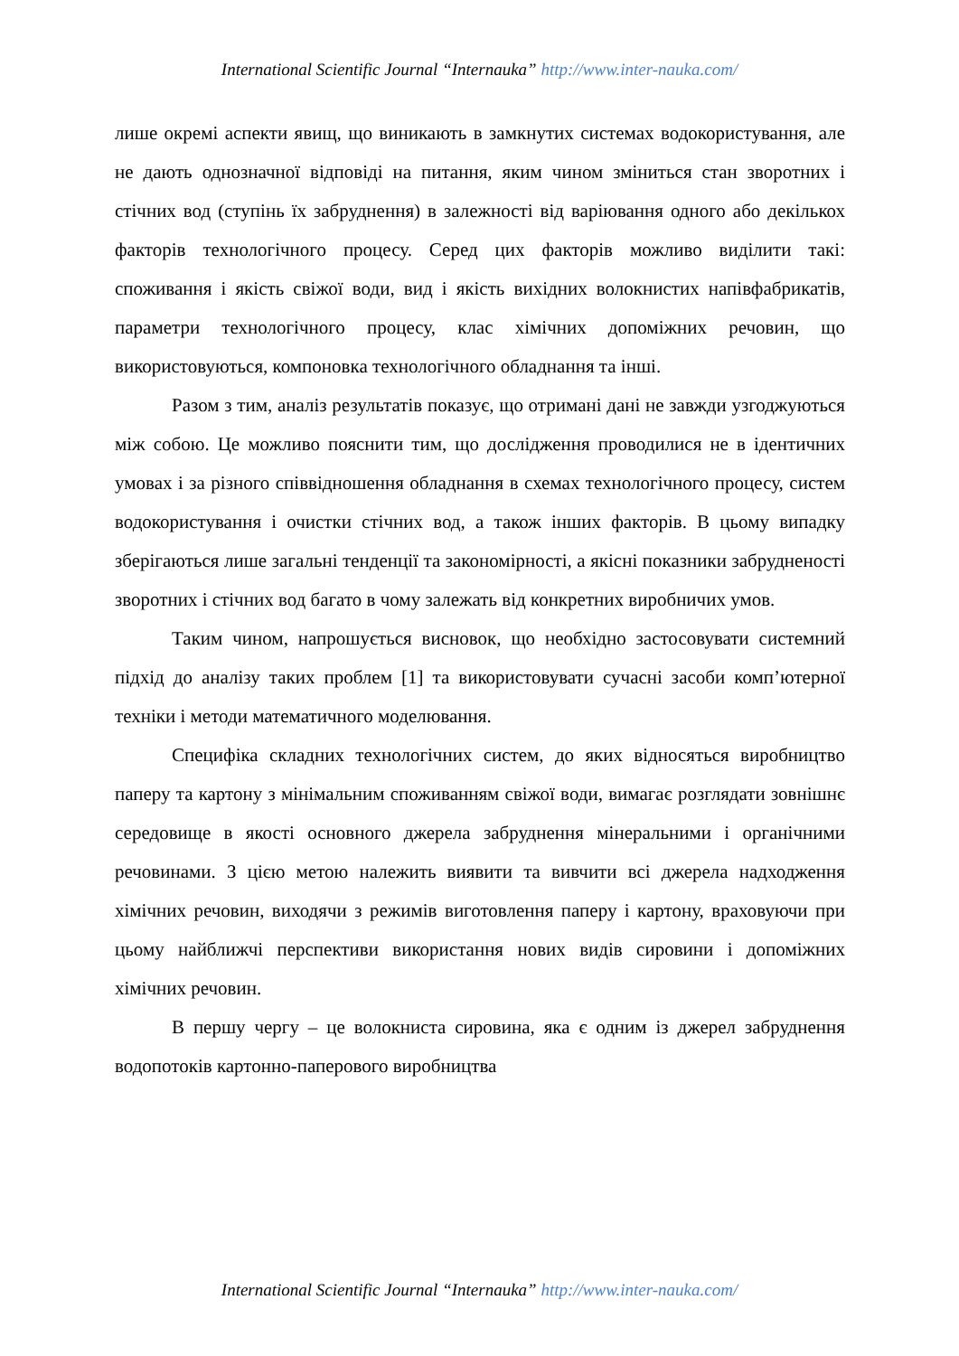International Scientific Journal “Internauka” http://www.inter-nauka.com/
лише окремі аспекти явищ, що виникають в замкнутих системах водокористування, але не дають однозначної відповіді на питання, яким чином зміниться стан зворотних і стічних вод (ступінь їх забруднення) в залежності від варіювання одного або декількох факторів технологічного процесу. Серед цих факторів можливо виділити такі: споживання і якість свіжої води, вид і якість вихідних волокнистих напівфабрикатів, параметри технологічного процесу, клас хімічних допоміжних речовин, що використовуються, компоновка технологічного обладнання та інші.
Разом з тим, аналіз результатів показує, що отримані дані не завжди узгоджуються між собою. Це можливо пояснити тим, що дослідження проводилися не в ідентичних умовах і за різного співвідношення обладнання в схемах технологічного процесу, систем водокористування і очистки стічних вод, а також інших факторів. В цьому випадку зберігаються лише загальні тенденції та закономірності, а якісні показники забрудненості зворотних і стічних вод багато в чому залежать від конкретних виробничих умов.
Таким чином, напрошується висновок, що необхідно застосовувати системний підхід до аналізу таких проблем [1] та використовувати сучасні засоби комп’ютерної техніки і методи математичного моделювання.
Специфіка складних технологічних систем, до яких відносяться виробництво паперу та картону з мінімальним споживанням свіжої води, вимагає розглядати зовнішнє середовище в якості основного джерела забруднення мінеральними і органічними речовинами. З цією метою належить виявити та вивчити всі джерела надходження хімічних речовин, виходячи з режимів виготовлення паперу і картону, враховуючи при цьому найближчі перспективи використання нових видів сировини і допоміжних хімічних речовин.
В першу чергу – це волокниста сировина, яка є одним із джерел забруднення водопотоків картонно-паперового виробництва
International Scientific Journal “Internauka” http://www.inter-nauka.com/